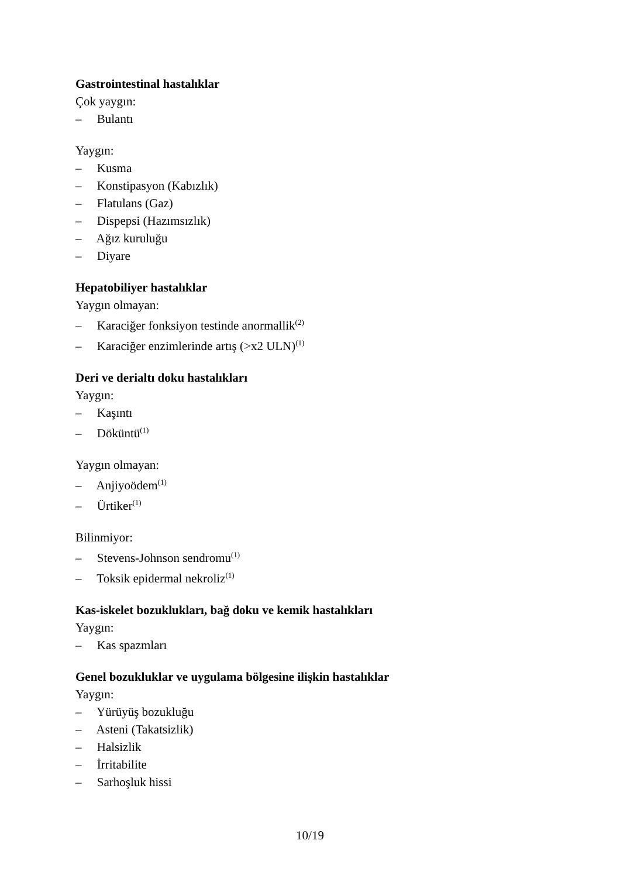Gastrointestinal hastalıklar
Çok yaygın:
– Bulantı
Yaygın:
– Kusma
– Konstipasyon (Kabızlık)
– Flatulans (Gaz)
– Dispepsi (Hazımsızlık)
– Ağız kuruluğu
– Diyare
Hepatobiliyer hastalıklar
Yaygın olmayan:
– Karaciğer fonksiyon testinde anormallik<sup>(2)</sup>
– Karaciğer enzimlerinde artış (>x2 ULN)<sup>(1)</sup>
Deri ve derialtı doku hastalıkları
Yaygın:
– Kaşıntı
– Döküntü<sup>(1)</sup>
Yaygın olmayan:
– Anjiyoödem<sup>(1)</sup>
– Ürtiker<sup>(1)</sup>
Bilinmiyor:
– Stevens-Johnson sendromu<sup>(1)</sup>
– Toksik epidermal nekroliz<sup>(1)</sup>
Kas-iskelet bozuklukları, bağ doku ve kemik hastalıkları
Yaygın:
– Kas spazmları
Genel bozukluklar ve uygulama bölgesine ilişkin hastalıklar
Yaygın:
– Yürüyüş bozukluğu
– Asteni (Takatsizlik)
– Halsizlik
– İrritabilite
– Sarhoşluk hissi
10/19